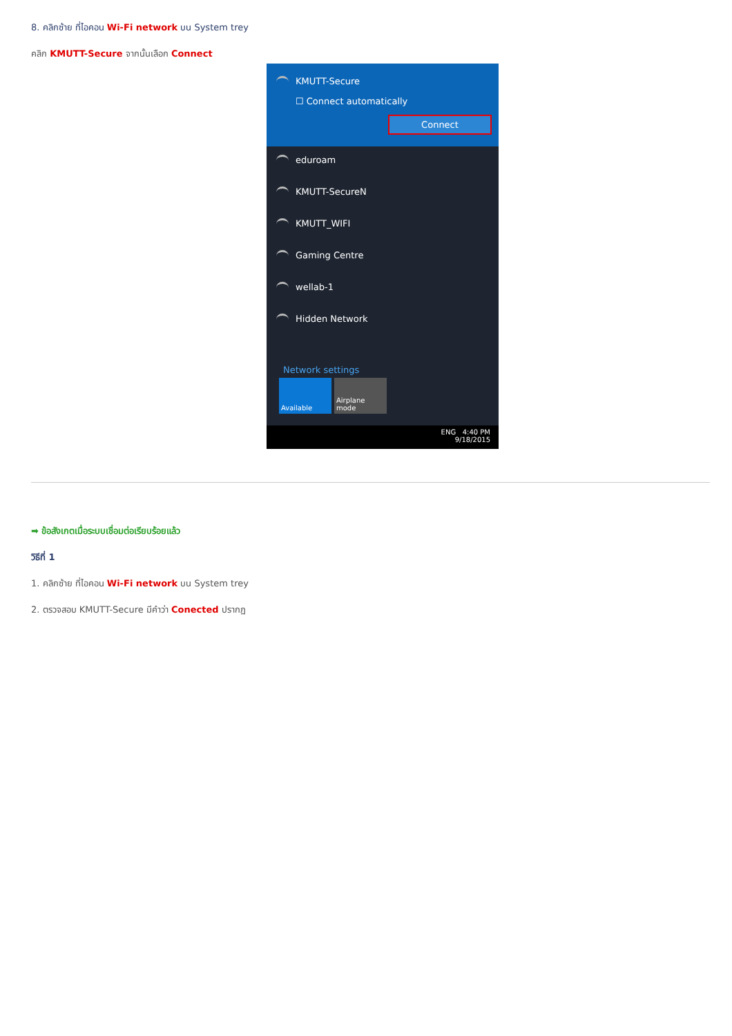8. คลิกซ้าย ที่ไอคอน Wi-Fi network บน System trey
คลิก KMUTT-Secure จากนั้นเลือก Connect
KMUTT-Secure
☐ Connect automatically
Connect
eduroam
KMUTT-SecureN
KMUTT_WIFI
Gaming Centre
wellab-1
Hidden Network
Network settings
Available Airplane mode
ENG 4:40 PM
9/18/2015
➡ ข้อสังเกตเมื่อระบบเชื่อมต่อเรียบร้อยแล้ว
วิธีที่ 1
1. คลิกซ้าย ที่ไอคอน Wi-Fi network บน System trey
2. ตรวจสอบ KMUTT-Secure มีคำว่า Conected ปรากฏ